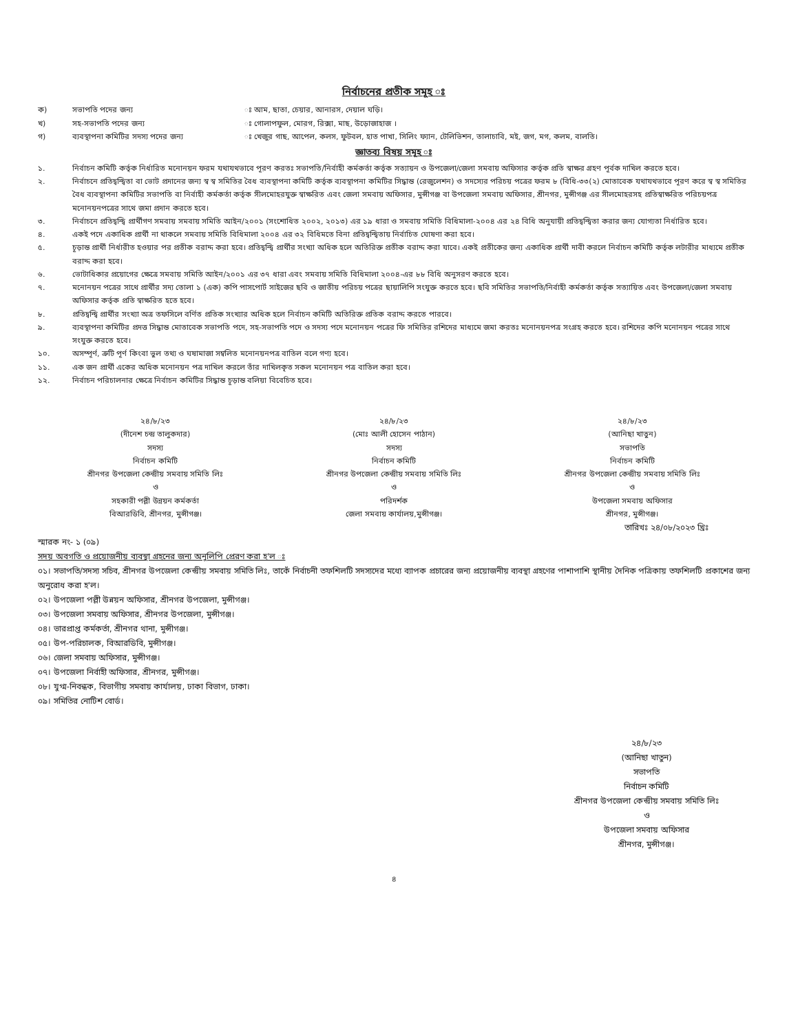নির্বাচনের প্রতীক সমূহ ঃ
ক) সভাপতি পদের জন্য ঃ আম, ছাতা, চেয়ার, আনারস, দেয়াল ঘড়ি। খ) সহ-সভাপতি পদের জন্য ঃ গোলাপফুল, মোরগ, রিক্সা, মাছ, উড়োজাহাজ । গ) ব্যবস্থাপনা কমিটির সদস্য পদের জন্য ঃ খেজুর গাছ, আপেল, কলস, ফুটবল, হাত পাখা, সিলিং ফ্যান, টেলিভিশন, তালাচাবি, মই, জগ, মগ, কলম, বালতি।
জ্ঞাতব্য বিষয় সমূহ ঃ
১. নির্বাচন কমিটি কর্তৃক নির্ধারিত মনোনয়ন ফরম যথাযথভাবে পূরণ করতঃ সভাপতি/নির্বাহী কর্মকর্তা কর্তৃক সত্যায়ন ও উপজেলা/জেলা সমবায় অফিসার কর্তৃক প্রতি স্বাক্ষর গ্রহণ পূর্বক দাখিল করতে হবে।
২. নির্বাচনে প্রতিদ্বন্দ্বিতা বা ভোট প্রদানের জন্য স্ব স্ব সমিতির বৈধ ব্যবস্থাপনা কমিটি কর্তৃক ব্যবস্থাপনা কমিটির সিদ্ধান্ত (রেজুলেশন) ও সদস্যের পরিচয় পত্রের ফরম ৮ (বিধি-৩৩(২) মোতাবেক যথাযথভাবে পূরণ করে স্ব স্ব সমিতির বৈধ ব্যবস্থাপনা কমিটির সভাপতি বা নির্বাহী কর্মকর্তা কর্তৃক সীলমোহরযুক্ত স্বাক্ষরিত এবং জেলা সমবায় অফিসার, মুন্সীগঞ্জ বা উপজেলা সমবায় অফিসার, শ্রীনগর, মুন্সীগঞ্জ এর সীলমোহরসহ প্রতিস্বাক্ষরিত পরিচয়পত্র মনোনয়নপত্রের সাথে জমা প্রদান করতে হবে।
৩. নির্বাচনে প্রতিদ্বন্দ্বি প্রার্থীগণ সমবায় সমবায় সমিতি আইন/২০০১ (সংশোধিত ২০০২, ২০১৩) এর ১৯ ধারা ও সমবায় সমিতি বিধিমালা-২০০৪ এর ২৪ বিধি অনুযায়ী প্রতিদ্বন্দ্বিতা করার জন্য যোগ্যতা নির্ধারিত হবে।
৪. একই পদে একাধিক প্রার্থী না থাকলে সমবায় সমিতি বিধিমালা ২০০৪ এর ৩২ বিধিমতে বিনা প্রতিদ্বন্দ্বিতায় নির্বাচিত ঘোষণা করা হবে।
৫. চূড়ান্ত প্রার্থী নির্ধারীত হওয়ার পর প্রতীক বরাদ্দ করা হবে। প্রতিদ্বন্দ্বি প্রার্থীর সংখ্যা অধিক হলে অতিরিক্ত প্রতীক বরাদ্দ করা যাবে। একই প্রতীকের জন্য একাধিক প্রার্থী দাবী করলে নির্বাচন কমিটি কর্তৃক লটারীর মাধ্যমে প্রতীক বরাদ্দ করা হবে।
৬. ভোটাধিকার প্রয়োগের ক্ষেত্রে সমবায় সমিতি আইন/২০০১ এর ৩৭ ধারা এবং সমবায় সমিতি বিধিমালা ২০০৪-এর ৮৮ বিধি অনুসরণ করতে হবে।
৭. মনোনয়ন পত্রের সাথে প্রার্থীর সদ্য তোলা ১ (এক) কপি পাসপোর্ট সাইজের ছবি ও জাতীয় পরিচয় পত্রের ছায়ালিপি সংযুক্ত করতে হবে। ছবি সমিতির সভাপতি/নির্বাহী কর্মকর্তা কর্তৃক সত্যায়িত এবং উপজেলা/জেলা সমবায় অফিসার কর্তৃক প্রতি স্বাক্ষরিত হতে হবে।
৮. প্রতিদ্বন্দ্বি প্রার্থীর সংখ্যা অত্র তফসিলে বর্ণিত প্রতিক সংখ্যার অধিক হলে নির্বাচন কমিটি অতিরিক্ত প্রতিক বরাদ্দ করতে পারবে।
৯. ব্যবস্থাপনা কমিটির প্রদত্ত সিদ্ধান্ত মোতাবেক সভাপতি পদে, সহ-সভাপতি পদে ও সদস্য পদে মনোনয়ন পত্রের ফি সমিতির রশিদের মাধ্যমে জমা করতঃ মনোনয়নপত্র সংগ্রহ করতে হবে। রশিদের কপি মনোনয়ন পত্রের সাথে সংযুক্ত করতে হবে।
১০. অসম্পূর্ণ, ত্রুটি পূর্ণ কিংবা ভুল তথ্য ও ঘষামাজা সম্বলিত মনোনয়নপত্র বাতিল বলে গণ্য হবে।
১১. এক জন প্রার্থী একের অধিক মনোনয়ন পত্র দাখিল করলে তাঁর দাখিলকৃত সকল মনোনয়ন পত্র বাতিল করা হবে।
১২. নির্বাচন পরিচালনার ক্ষেত্রে নির্বাচন কমিটির সিদ্ধান্ত চূড়ান্ত বলিয়া বিবেচিত হবে।
২৪/৮/২৩
(দীনেশ চন্দ্র তালুকদার)
সদস্য
নির্বাচন কমিটি
শ্রীনগর উপজেলা কেন্দ্রীয় সমবায় সমিতি লিঃ
ও
সহকারী পল্লী উন্নয়ন কর্মকর্তা
বিআরডিবি, শ্রীনগর, মুন্সীগঞ্জ।
২৪/৮/২৩
(মোঃ আলী হোসেন পাঠান)
সদস্য
নির্বাচন কমিটি
শ্রীনগর উপজেলা কেন্দ্রীয় সমবায় সমিতি লিঃ
ও
পরিদর্শক
জেলা সমবায় কার্যালয়,মুন্সীগঞ্জ।
২৪/৮/২৩
(আনিছা খাতুন)
সভাপতি
নির্বাচন কমিটি
শ্রীনগর উপজেলা কেন্দ্রীয় সমবায় সমিতি লিঃ
ও
উপজেলা সমবায় অফিসার
শ্রীনগর, মুন্সীগঞ্জ।
তারিখঃ ২৪/০৮/২০২৩ খ্রিঃ
স্মারক নং- ১ (০৯)
সদয় অবগতি ও প্রয়োজনীয় ব্যবস্থা গ্রহনের জন্য অনুলিপি প্রেরণ করা হ'ল ঃ
০১। সভাপতি/সদস্য সচিব, শ্রীনগর উপজেলা কেন্দ্রীয় সমবায় সমিতি লিঃ, তাকেঁ নির্বাচনী তফশিলটি সদস্যদের মধ্যে ব্যাপক প্রচারের জন্য প্রয়োজনীয় ব্যবস্থা গ্রহণের পাশাপাশি স্থানীয় দৈনিক পত্রিকায় তফশিলটি প্রকাশের জন্য অনুরোধ করা হ'ল।
০২। উপজেলা পল্লী উন্নয়ন অফিসার, শ্রীনগর উপজেলা, মুন্সীগঞ্জ।
০৩। উপজেলা সমবায় অফিসার, শ্রীনগর উপজেলা, মুন্সীগঞ্জ।
০৪। ভারপ্রাপ্ত কর্মকর্তা, শ্রীনগর থানা, মুন্সীগঞ্জ।
০৫। উপ-পরিচালক, বিআরডিবি, মুন্সীগঞ্জ।
০৬। জেলা সমবায় অফিসার, মুন্সীগঞ্জ।
০৭। উপজেলা নির্বাহী অফিসার, শ্রীনগর, মুন্সীগঞ্জ।
০৮। যুগ্ম-নিবন্ধক, বিভাগীয় সমবায় কার্যালয়, ঢাকা বিভাগ, ঢাকা।
০৯। সমিতির নোটিশ বোর্ড।
২৪/৮/২৩
(আনিছা খাতুন)
সভাপতি
নির্বাচন কমিটি
শ্রীনগর উপজেলা কেন্দ্রীয় সমবায় সমিতি লিঃ
ও
উপজেলা সমবায় অফিসার
শ্রীনগর, মুন্সীগঞ্জ।
৪